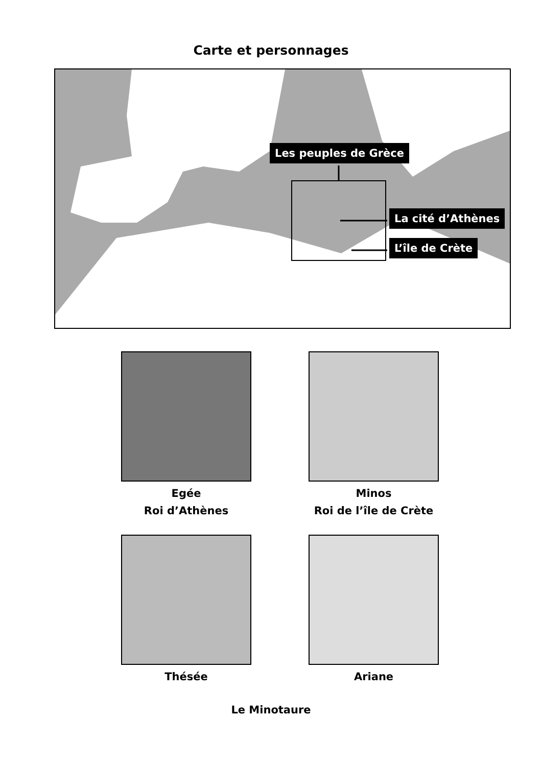Carte et personnages
Les peuples de Grèce
La cité d’Athènes
L’île de Crète
Egée
Roi d’Athènes
Minos
Roi de l’île de Crète
Thésée
Ariane
Le Minotaure